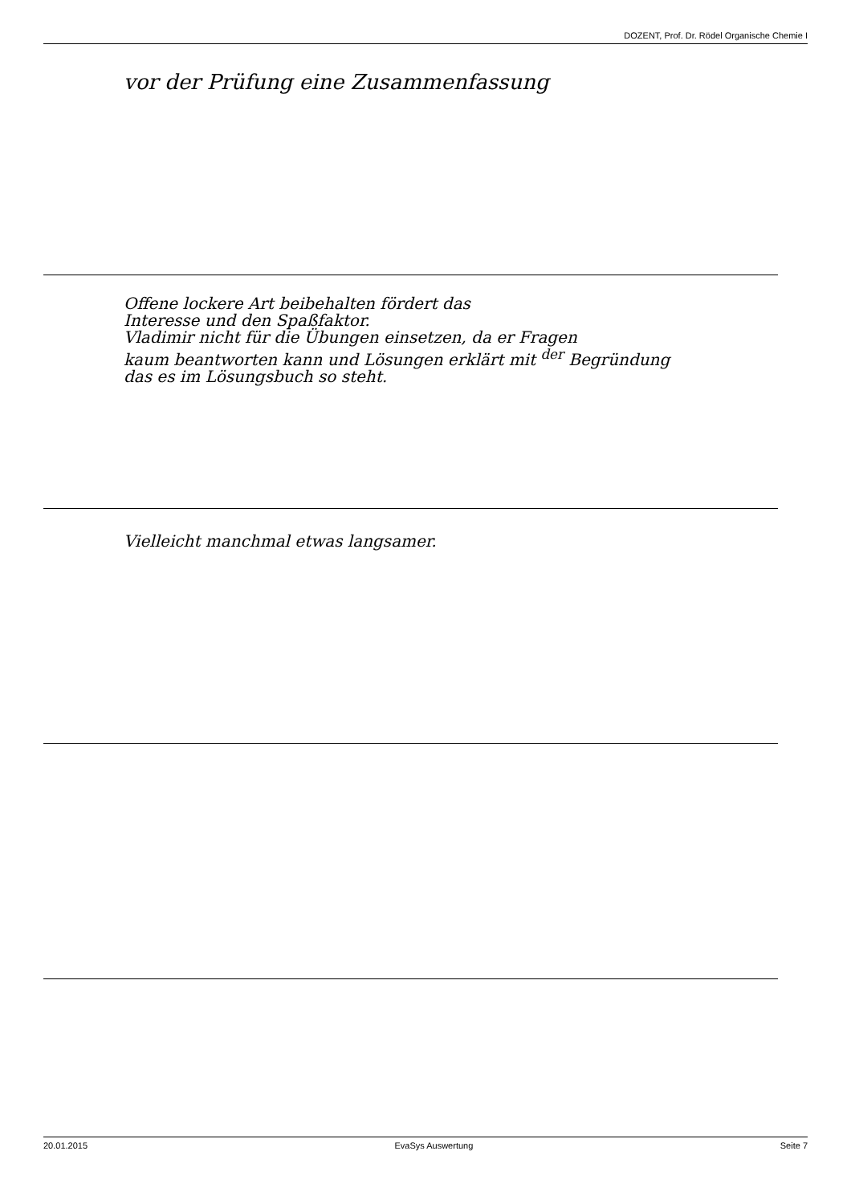DOZENT, Prof. Dr. Rödel Organische Chemie I
vor der Prüfung eine Zusammenfassung
Offene lockere Art beibehalten fördert das
Interesse und den Spaßfaktor.
Vladimir nicht für die Übungen einsetzen, da er Fragen
kaum beantworten kann und Lösungen erklärt mit <sup>der</sup> Begründung
das es im Lösungsbuch so steht.
Vielleicht manchmal etwas langsamer.
20.01.2015 EvaSys Auswertung Seite 7